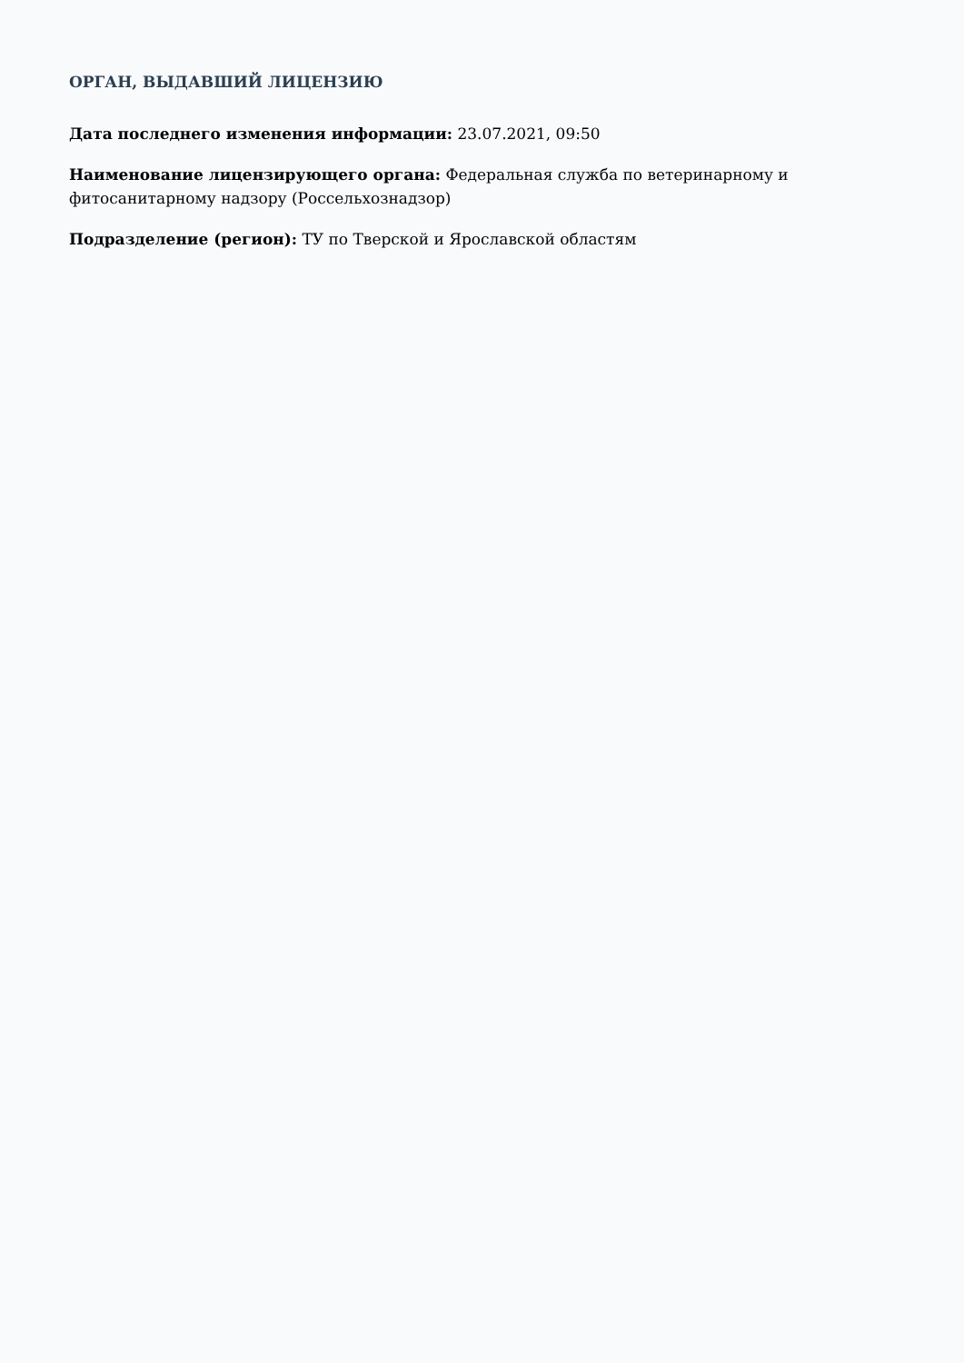ОРГАН, ВЫДАВШИЙ ЛИЦЕНЗИЮ
Дата последнего изменения информации: 23.07.2021, 09:50
Наименование лицензирующего органа: Федеральная служба по ветеринарному и фитосанитарному надзору (Россельхознадзор)
Подразделение (регион): ТУ по Тверской и Ярославской областям